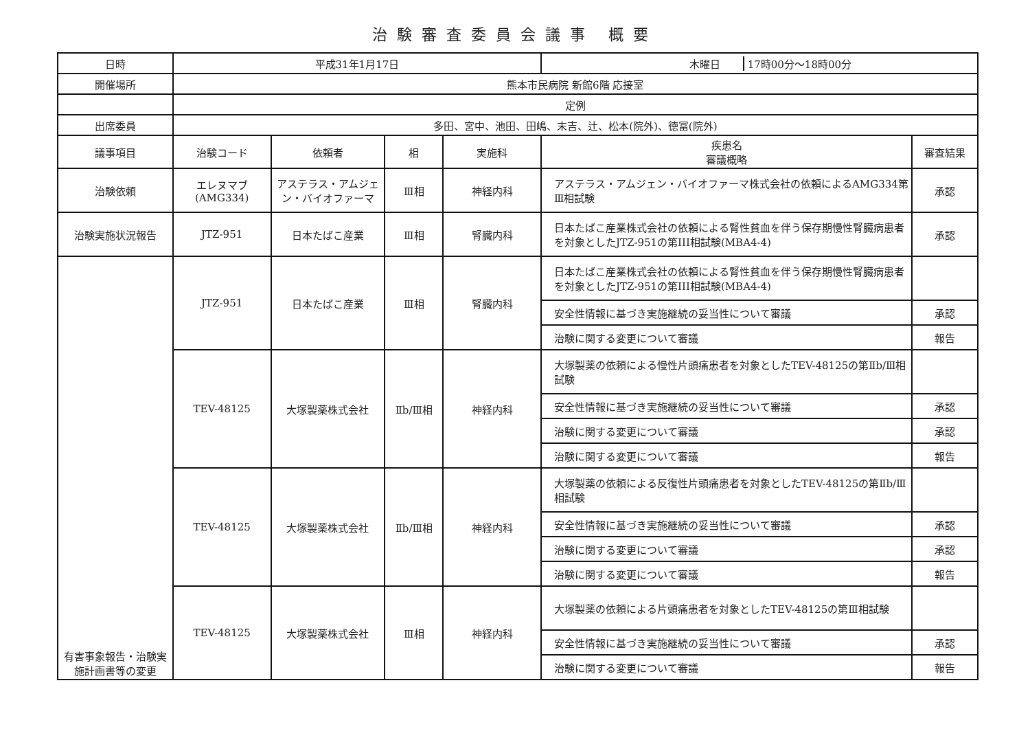治験審査委員会議事 概要
| 日時 | 平成31年1月17日 | | | | 木曜日 17時00分～18時00分 | |
| 開催場所 | 熊本市民病院 新館6階 応接室 | | | | | |
| | 定例 | | | | | |
| 出席委員 | 多田、宮中、池田、田嶋、末吉、辻、松本(院外)、徳冨(院外) | | | | | |
| 議事項目 | 治験コード | 依頼者 | 相 | 実施科 | 疾患名 審議概略 | 審査結果 |
| 治験依頼 | エレヌマブ (AMG334) | アステラス・アムジェン・バイオファーマ | Ⅲ相 | 神経内科 | アステラス・アムジェン・バイオファーマ株式会社の依頼によるAMG334第Ⅲ相試験 | 承認 |
| 治験実施状況報告 | JTZ-951 | 日本たばこ産業 | Ⅲ相 | 腎臓内科 | 日本たばこ産業株式会社の依頼による腎性貧血を伴う保存期慢性腎臓病患者を対象としたJTZ-951の第III相試験(MBA4-4) | 承認 |
| 有害事象報告・治験実施計画書等の変更 | JTZ-951 | 日本たばこ産業 | Ⅲ相 | 腎臓内科 | 日本たばこ産業株式会社の依頼による腎性貧血を伴う保存期慢性腎臓病患者を対象としたJTZ-951の第III相試験(MBA4-4) | |
| | | | | | 安全性情報に基づき実施継続の妥当性について審議 | 承認 |
| | | | | | 治験に関する変更について審議 | 報告 |
| | TEV-48125 | 大塚製薬株式会社 | Ⅱb/Ⅲ相 | 神経内科 | 大塚製薬の依頼による慢性片頭痛患者を対象としたTEV-48125の第Ⅱb/Ⅲ相試験 | |
| | | | | | 安全性情報に基づき実施継続の妥当性について審議 | 承認 |
| | | | | | 治験に関する変更について審議 | 承認 |
| | | | | | 治験に関する変更について審議 | 報告 |
| | TEV-48125 | 大塚製薬株式会社 | Ⅱb/Ⅲ相 | 神経内科 | 大塚製薬の依頼による反復性片頭痛患者を対象としたTEV-48125の第Ⅱb/Ⅲ相試験 | |
| | | | | | 安全性情報に基づき実施継続の妥当性について審議 | 承認 |
| | | | | | 治験に関する変更について審議 | 承認 |
| | | | | | 治験に関する変更について審議 | 報告 |
| | TEV-48125 | 大塚製薬株式会社 | Ⅲ相 | 神経内科 | 大塚製薬の依頼による片頭痛患者を対象としたTEV-48125の第Ⅲ相試験 | |
| | | | | | 安全性情報に基づき実施継続の妥当性について審議 | 承認 |
| | | | | | 治験に関する変更について審議 | 報告 |